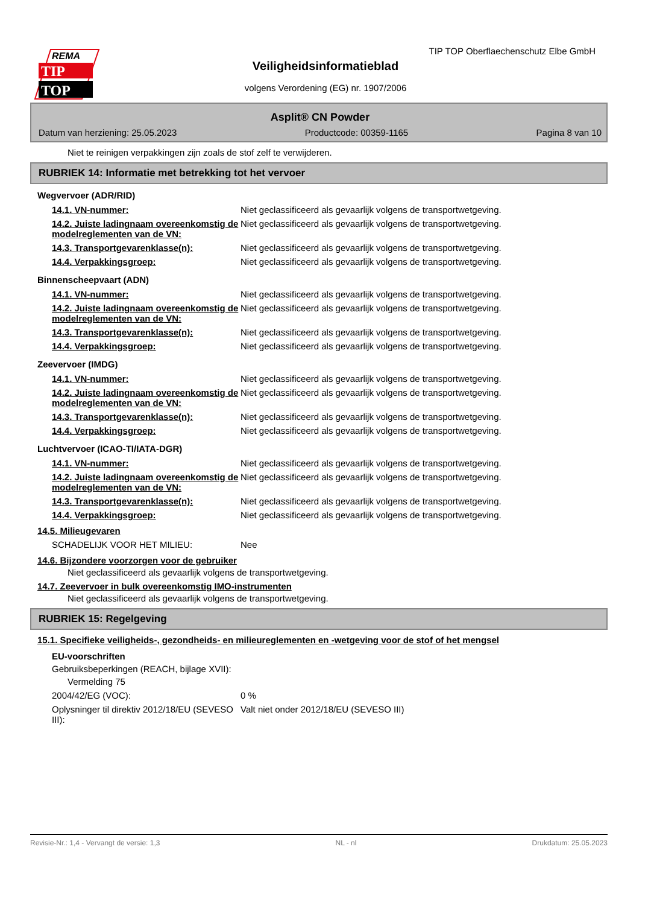REMA
TIP
TOP
TIP TOP Oberflaechenschutz Elbe GmbH
Veiligheidsinformatieblad
volgens Verordening (EG) nr. 1907/2006
Asplit® CN Powder
Datum van herziening: 25.05.2023 Productcode: 00359-1165 Pagina 8 van 10
Niet te reinigen verpakkingen zijn zoals de stof zelf te verwijderen.
RUBRIEK 14: Informatie met betrekking tot het vervoer
Wegvervoer (ADR/RID)
| 14.1. VN-nummer: | Niet geclassificeerd als gevaarlijk volgens de transportwetgeving. |
| 14.2. Juiste ladingnaam overeenkomstig de modelreglementen van de VN: | Niet geclassificeerd als gevaarlijk volgens de transportwetgeving. |
| 14.3. Transportgevarenklasse(n): | Niet geclassificeerd als gevaarlijk volgens de transportwetgeving. |
| 14.4. Verpakkingsgroep: | Niet geclassificeerd als gevaarlijk volgens de transportwetgeving. |
Binnenscheepvaart (ADN)
| 14.1. VN-nummer: | Niet geclassificeerd als gevaarlijk volgens de transportwetgeving. |
| 14.2. Juiste ladingnaam overeenkomstig de modelreglementen van de VN: | Niet geclassificeerd als gevaarlijk volgens de transportwetgeving. |
| 14.3. Transportgevarenklasse(n): | Niet geclassificeerd als gevaarlijk volgens de transportwetgeving. |
| 14.4. Verpakkingsgroep: | Niet geclassificeerd als gevaarlijk volgens de transportwetgeving. |
Zeevervoer (IMDG)
| 14.1. VN-nummer: | Niet geclassificeerd als gevaarlijk volgens de transportwetgeving. |
| 14.2. Juiste ladingnaam overeenkomstig de modelreglementen van de VN: | Niet geclassificeerd als gevaarlijk volgens de transportwetgeving. |
| 14.3. Transportgevarenklasse(n): | Niet geclassificeerd als gevaarlijk volgens de transportwetgeving. |
| 14.4. Verpakkingsgroep: | Niet geclassificeerd als gevaarlijk volgens de transportwetgeving. |
Luchtvervoer (ICAO-TI/IATA-DGR)
| 14.1. VN-nummer: | Niet geclassificeerd als gevaarlijk volgens de transportwetgeving. |
| 14.2. Juiste ladingnaam overeenkomstig de modelreglementen van de VN: | Niet geclassificeerd als gevaarlijk volgens de transportwetgeving. |
| 14.3. Transportgevarenklasse(n): | Niet geclassificeerd als gevaarlijk volgens de transportwetgeving. |
| 14.4. Verpakkingsgroep: | Niet geclassificeerd als gevaarlijk volgens de transportwetgeving. |
14.5. Milieugevaren
| SCHADELIJK VOOR HET MILIEU: | Nee |
14.6. Bijzondere voorzorgen voor de gebruiker
Niet geclassificeerd als gevaarlijk volgens de transportwetgeving.
14.7. Zeevervoer in bulk overeenkomstig IMO-instrumenten
Niet geclassificeerd als gevaarlijk volgens de transportwetgeving.
RUBRIEK 15: Regelgeving
15.1. Specifieke veiligheids-, gezondheids- en milieureglementen en -wetgeving voor de stof of het mengsel
EU-voorschriften
Gebruiksbeperkingen (REACH, bijlage XVII):
Vermelding 75
| 2004/42/EG (VOC): | 0 % |
| Oplysninger til direktiv 2012/18/EU (SEVESO III): | Valt niet onder 2012/18/EU (SEVESO III) |
Revisie-Nr.: 1,4 - Vervangt de versie: 1,3 NL - nl Drukdatum: 25.05.2023